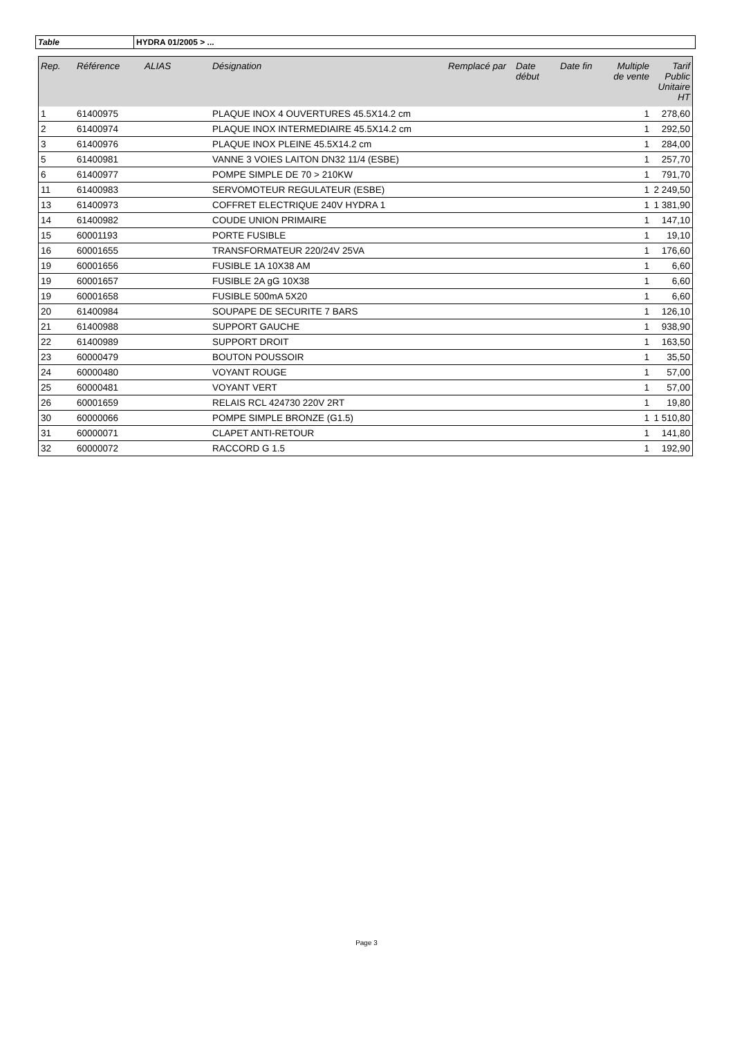| Table | HYDRA 01/2005 > ... |
| Rep. | Référence | ALIAS | Désignation | Remplacé par | Date début | Date fin | Multiple de vente | Tarif Public Unitaire HT |
| --- | --- | --- | --- | --- | --- | --- | --- | --- |
| 1 | 61400975 | | PLAQUE INOX 4 OUVERTURES 45.5X14.2 cm | | | | 1 | 278,60 |
| 2 | 61400974 | | PLAQUE INOX INTERMEDIAIRE 45.5X14.2 cm | | | | 1 | 292,50 |
| 3 | 61400976 | | PLAQUE INOX PLEINE 45.5X14.2 cm | | | | 1 | 284,00 |
| 5 | 61400981 | | VANNE 3 VOIES LAITON DN32 11/4 (ESBE) | | | | 1 | 257,70 |
| 6 | 61400977 | | POMPE SIMPLE DE 70 > 210KW | | | | 1 | 791,70 |
| 11 | 61400983 | | SERVOMOTEUR REGULATEUR (ESBE) | | | | 1 | 2 249,50 |
| 13 | 61400973 | | COFFRET ELECTRIQUE 240V HYDRA 1 | | | | 1 | 1 381,90 |
| 14 | 61400982 | | COUDE UNION PRIMAIRE | | | | 1 | 147,10 |
| 15 | 60001193 | | PORTE FUSIBLE | | | | 1 | 19,10 |
| 16 | 60001655 | | TRANSFORMATEUR 220/24V 25VA | | | | 1 | 176,60 |
| 19 | 60001656 | | FUSIBLE 1A 10X38 AM | | | | 1 | 6,60 |
| 19 | 60001657 | | FUSIBLE 2A gG 10X38 | | | | 1 | 6,60 |
| 19 | 60001658 | | FUSIBLE 500mA 5X20 | | | | 1 | 6,60 |
| 20 | 61400984 | | SOUPAPE DE SECURITE 7 BARS | | | | 1 | 126,10 |
| 21 | 61400988 | | SUPPORT GAUCHE | | | | 1 | 938,90 |
| 22 | 61400989 | | SUPPORT DROIT | | | | 1 | 163,50 |
| 23 | 60000479 | | BOUTON POUSSOIR | | | | 1 | 35,50 |
| 24 | 60000480 | | VOYANT ROUGE | | | | 1 | 57,00 |
| 25 | 60000481 | | VOYANT VERT | | | | 1 | 57,00 |
| 26 | 60001659 | | RELAIS RCL 424730 220V 2RT | | | | 1 | 19,80 |
| 30 | 60000066 | | POMPE SIMPLE BRONZE (G1.5) | | | | 1 | 1 510,80 |
| 31 | 60000071 | | CLAPET ANTI-RETOUR | | | | 1 | 141,80 |
| 32 | 60000072 | | RACCORD G 1.5 | | | | 1 | 192,90 |
Page 3